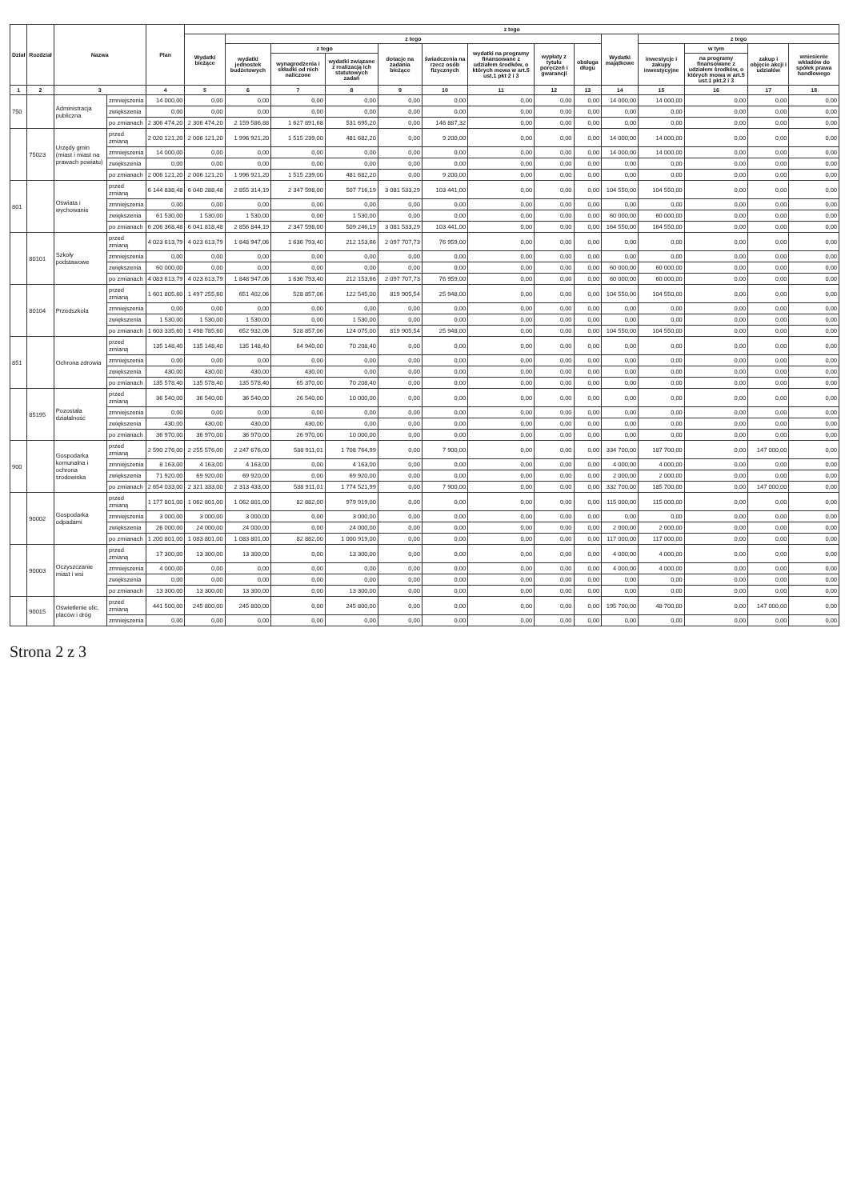| Dział | Rozdział | Nazwa | | Plan | z tego | | | | | | | | | | | | | |
| --- | --- | --- | --- | --- | --- | --- | --- | --- | --- | --- | --- | --- | --- | --- | --- | --- | --- | --- |
| | | | | | Wydatki bieżące | z tego | | | | | | | | Wydatki majątkowe | z tego | | | |
| | | | | | | wydatki jednostek budżetowych | z tego | | dotacje na zadania bieżące | świadczenia na rzecz osób fizycznych | wydatki na programy finansowane z udziałem środków, o których mowa w art.5 ust.1 pkt 2 i 3 | wypłaty z tytułu poręczeń i gwarancji | obsługa długu | | inwestycje i zakupy inwestycyjne | w tym | zakup i objęcie akcji i udziałów | wniesienie wkładów do spółek prawa handlowego |
| | | | | | | | wynagrodzenia i składki od nich naliczone | wydatki związane z realizacją ich statutowych zadań | | | | | | | | na programy finansowane z udziałem środków, o których mowa w art.5 ust.1 pkt.2 i 3 | | |
| 1 | 2 | 3 | | 4 | 5 | 6 | 7 | 8 | 9 | 10 | 11 | 12 | 13 | 14 | 15 | 16 | 17 | 18 |
| 750 | | Administracja publiczna | zmniejszenia | 14 000,00 | 0,00 | 0,00 | 0,00 | 0,00 | 0,00 | 0,00 | 0,00 | 0,00 | 0,00 | 14 000,00 | 14 000,00 | 0,00 | 0,00 | 0,00 |
| | | | zwiększenia | 0,00 | 0,00 | 0,00 | 0,00 | 0,00 | 0,00 | 0,00 | 0,00 | 0,00 | 0,00 | 0,00 | 0,00 | 0,00 | 0,00 | 0,00 |
| | | | po zmianach | 2 306 474,20 | 2 306 474,20 | 2 159 586,88 | 1 627 891,68 | 531 695,20 | 0,00 | 146 887,32 | 0,00 | 0,00 | 0,00 | 0,00 | 0,00 | 0,00 | 0,00 | 0,00 |
| | 75023 | Urzędy gmin (miast i miast na prawach powiatu) | przed zmianą | 2 020 121,20 | 2 006 121,20 | 1 996 921,20 | 1 515 239,00 | 481 682,20 | 0,00 | 9 200,00 | 0,00 | 0,00 | 0,00 | 14 000,00 | 14 000,00 | 0,00 | 0,00 | 0,00 |
| | | | zmniejszenia | 14 000,00 | 0,00 | 0,00 | 0,00 | 0,00 | 0,00 | 0,00 | 0,00 | 0,00 | 0,00 | 14 000,00 | 14 000,00 | 0,00 | 0,00 | 0,00 |
| | | | zwiększenia | 0,00 | 0,00 | 0,00 | 0,00 | 0,00 | 0,00 | 0,00 | 0,00 | 0,00 | 0,00 | 0,00 | 0,00 | 0,00 | 0,00 | 0,00 |
| | | | po zmianach | 2 006 121,20 | 2 006 121,20 | 1 996 921,20 | 1 515 239,00 | 481 682,20 | 0,00 | 9 200,00 | 0,00 | 0,00 | 0,00 | 0,00 | 0,00 | 0,00 | 0,00 | 0,00 |
| 801 | | Oświata i wychowanie | przed zmianą | 6 144 838,48 | 6 040 288,48 | 2 855 314,19 | 2 347 598,00 | 507 716,19 | 3 081 533,29 | 103 441,00 | 0,00 | 0,00 | 0,00 | 104 550,00 | 104 550,00 | 0,00 | 0,00 | 0,00 |
| | | | zmniejszenia | 0,00 | 0,00 | 0,00 | 0,00 | 0,00 | 0,00 | 0,00 | 0,00 | 0,00 | 0,00 | 0,00 | 0,00 | 0,00 | 0,00 | 0,00 |
| | | | zwiększenia | 61 530,00 | 1 530,00 | 1 530,00 | 0,00 | 1 530,00 | 0,00 | 0,00 | 0,00 | 0,00 | 0,00 | 60 000,00 | 60 000,00 | 0,00 | 0,00 | 0,00 |
| | | | po zmianach | 6 206 368,48 | 6 041 818,48 | 2 856 844,19 | 2 347 598,00 | 509 246,19 | 3 081 533,29 | 103 441,00 | 0,00 | 0,00 | 0,00 | 164 550,00 | 164 550,00 | 0,00 | 0,00 | 0,00 |
| | 80101 | Szkoły podstawowe | przed zmianą | 4 023 613,79 | 4 023 613,79 | 1 848 947,06 | 1 636 793,40 | 212 153,66 | 2 097 707,73 | 76 959,00 | 0,00 | 0,00 | 0,00 | 0,00 | 0,00 | 0,00 | 0,00 | 0,00 |
| | | | zmniejszenia | 0,00 | 0,00 | 0,00 | 0,00 | 0,00 | 0,00 | 0,00 | 0,00 | 0,00 | 0,00 | 0,00 | 0,00 | 0,00 | 0,00 | 0,00 |
| | | | zwiększenia | 60 000,00 | 0,00 | 0,00 | 0,00 | 0,00 | 0,00 | 0,00 | 0,00 | 0,00 | 0,00 | 60 000,00 | 60 000,00 | 0,00 | 0,00 | 0,00 |
| | | | po zmianach | 4 083 613,79 | 4 023 613,79 | 1 848 947,06 | 1 636 793,40 | 212 153,66 | 2 097 707,73 | 76 959,00 | 0,00 | 0,00 | 0,00 | 60 000,00 | 60 000,00 | 0,00 | 0,00 | 0,00 |
| | 80104 | Przedszkola | przed zmianą | 1 601 805,60 | 1 497 255,60 | 651 402,06 | 528 857,06 | 122 545,00 | 819 905,54 | 25 948,00 | 0,00 | 0,00 | 0,00 | 104 550,00 | 104 550,00 | 0,00 | 0,00 | 0,00 |
| | | | zmniejszenia | 0,00 | 0,00 | 0,00 | 0,00 | 0,00 | 0,00 | 0,00 | 0,00 | 0,00 | 0,00 | 0,00 | 0,00 | 0,00 | 0,00 | 0,00 |
| | | | zwiększenia | 1 530,00 | 1 530,00 | 1 530,00 | 0,00 | 1 530,00 | 0,00 | 0,00 | 0,00 | 0,00 | 0,00 | 0,00 | 0,00 | 0,00 | 0,00 | 0,00 |
| | | | po zmianach | 1 603 335,60 | 1 498 785,60 | 652 932,06 | 528 857,06 | 124 075,00 | 819 905,54 | 25 948,00 | 0,00 | 0,00 | 0,00 | 104 550,00 | 104 550,00 | 0,00 | 0,00 | 0,00 |
| 851 | | Ochrona zdrowia | przed zmianą | 135 148,40 | 135 148,40 | 135 148,40 | 64 940,00 | 70 208,40 | 0,00 | 0,00 | 0,00 | 0,00 | 0,00 | 0,00 | 0,00 | 0,00 | 0,00 | 0,00 |
| | | | zmniejszenia | 0,00 | 0,00 | 0,00 | 0,00 | 0,00 | 0,00 | 0,00 | 0,00 | 0,00 | 0,00 | 0,00 | 0,00 | 0,00 | 0,00 | 0,00 |
| | | | zwiększenia | 430,00 | 430,00 | 430,00 | 430,00 | 0,00 | 0,00 | 0,00 | 0,00 | 0,00 | 0,00 | 0,00 | 0,00 | 0,00 | 0,00 | 0,00 |
| | | | po zmianach | 135 578,40 | 135 578,40 | 135 578,40 | 65 370,00 | 70 208,40 | 0,00 | 0,00 | 0,00 | 0,00 | 0,00 | 0,00 | 0,00 | 0,00 | 0,00 | 0,00 |
| | 85195 | Pozostała działalność | przed zmianą | 36 540,00 | 36 540,00 | 36 540,00 | 26 540,00 | 10 000,00 | 0,00 | 0,00 | 0,00 | 0,00 | 0,00 | 0,00 | 0,00 | 0,00 | 0,00 | 0,00 |
| | | | zmniejszenia | 0,00 | 0,00 | 0,00 | 0,00 | 0,00 | 0,00 | 0,00 | 0,00 | 0,00 | 0,00 | 0,00 | 0,00 | 0,00 | 0,00 | 0,00 |
| | | | zwiększenia | 430,00 | 430,00 | 430,00 | 430,00 | 0,00 | 0,00 | 0,00 | 0,00 | 0,00 | 0,00 | 0,00 | 0,00 | 0,00 | 0,00 | 0,00 |
| | | | po zmianach | 36 970,00 | 36 970,00 | 36 970,00 | 26 970,00 | 10 000,00 | 0,00 | 0,00 | 0,00 | 0,00 | 0,00 | 0,00 | 0,00 | 0,00 | 0,00 | 0,00 |
| 900 | | Gospodarka komunalna i ochrona środowiska | przed zmianą | 2 590 276,00 | 2 255 576,00 | 2 247 676,00 | 538 911,01 | 1 708 764,99 | 0,00 | 7 900,00 | 0,00 | 0,00 | 0,00 | 334 700,00 | 187 700,00 | 0,00 | 147 000,00 | 0,00 |
| | | | zmniejszenia | 8 163,00 | 4 163,00 | 4 163,00 | 0,00 | 4 163,00 | 0,00 | 0,00 | 0,00 | 0,00 | 0,00 | 4 000,00 | 4 000,00 | 0,00 | 0,00 | 0,00 |
| | | | zwiększenia | 71 920,00 | 69 920,00 | 69 920,00 | 0,00 | 69 920,00 | 0,00 | 0,00 | 0,00 | 0,00 | 0,00 | 2 000,00 | 2 000,00 | 0,00 | 0,00 | 0,00 |
| | | | po zmianach | 2 654 033,00 | 2 321 333,00 | 2 313 433,00 | 538 911,01 | 1 774 521,99 | 0,00 | 7 900,00 | 0,00 | 0,00 | 0,00 | 332 700,00 | 185 700,00 | 0,00 | 147 000,00 | 0,00 |
| | 90002 | Gospodarka odpadami | przed zmianą | 1 177 801,00 | 1 062 801,00 | 1 062 801,00 | 82 882,00 | 979 919,00 | 0,00 | 0,00 | 0,00 | 0,00 | 0,00 | 115 000,00 | 115 000,00 | 0,00 | 0,00 | 0,00 |
| | | | zmniejszenia | 3 000,00 | 3 000,00 | 3 000,00 | 0,00 | 3 000,00 | 0,00 | 0,00 | 0,00 | 0,00 | 0,00 | 0,00 | 0,00 | 0,00 | 0,00 | 0,00 |
| | | | zwiększenia | 26 000,00 | 24 000,00 | 24 000,00 | 0,00 | 24 000,00 | 0,00 | 0,00 | 0,00 | 0,00 | 0,00 | 2 000,00 | 2 000,00 | 0,00 | 0,00 | 0,00 |
| | | | po zmianach | 1 200 801,00 | 1 083 801,00 | 1 083 801,00 | 82 882,00 | 1 000 919,00 | 0,00 | 0,00 | 0,00 | 0,00 | 0,00 | 117 000,00 | 117 000,00 | 0,00 | 0,00 | 0,00 |
| | 90003 | Oczyszczanie miast i wsi | przed zmianą | 17 300,00 | 13 300,00 | 13 300,00 | 0,00 | 13 300,00 | 0,00 | 0,00 | 0,00 | 0,00 | 0,00 | 4 000,00 | 4 000,00 | 0,00 | 0,00 | 0,00 |
| | | | zmniejszenia | 4 000,00 | 0,00 | 0,00 | 0,00 | 0,00 | 0,00 | 0,00 | 0,00 | 0,00 | 0,00 | 4 000,00 | 4 000,00 | 0,00 | 0,00 | 0,00 |
| | | | zwiększenia | 0,00 | 0,00 | 0,00 | 0,00 | 0,00 | 0,00 | 0,00 | 0,00 | 0,00 | 0,00 | 0,00 | 0,00 | 0,00 | 0,00 | 0,00 |
| | | | po zmianach | 13 300,00 | 13 300,00 | 13 300,00 | 0,00 | 13 300,00 | 0,00 | 0,00 | 0,00 | 0,00 | 0,00 | 0,00 | 0,00 | 0,00 | 0,00 | 0,00 |
| | 90015 | Oświetlenie ulic, placów i dróg | przed zmianą | 441 500,00 | 245 800,00 | 245 800,00 | 0,00 | 245 800,00 | 0,00 | 0,00 | 0,00 | 0,00 | 0,00 | 195 700,00 | 48 700,00 | 0,00 | 147 000,00 | 0,00 |
| | | | zmniejszenia | 0,00 | 0,00 | 0,00 | 0,00 | 0,00 | 0,00 | 0,00 | 0,00 | 0,00 | 0,00 | 0,00 | 0,00 | 0,00 | 0,00 | 0,00 |
Strona 2 z 3